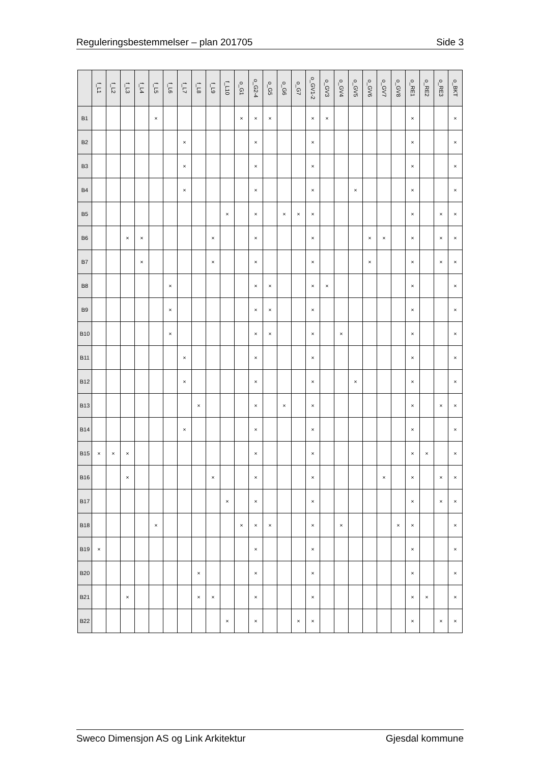Reguleringsbestemmelser – plan 201705 Side 3
| | f_L1 | f_L2 | f_L3 | f_L4 | f_L5 | f_L6 | f_L7 | f_L8 | f_L9 | f_L10 | o_G1 | o_G2-4 | o_G5 | o_G6 | o_G7 | o_GV1-2 | o_GV3 | o_GV4 | o_GV5 | o_GV6 | o_GV7 | o_GV8 | o_RE1 | o_RE2 | o_RE3 | o_BKT |
| --- | --- | --- | --- | --- | --- | --- | --- | --- | --- | --- | --- | --- | --- | --- | --- | --- | --- | --- | --- | --- | --- | --- | --- | --- | --- | --- |
| B1 | | | | | × | | | | | | × | × | × | | | × | × | | | | | | × | | | × |
| B2 | | | | | | | × | | | | | × | | | | × | | | | | | | × | | | × |
| B3 | | | | | | | × | | | | | × | | | | × | | | | | | | × | | | × |
| B4 | | | | | | | × | | | | | × | | | | × | | | × | | | | × | | | × |
| B5 | | | | | | | | | | × | | × | | × | × | × | | | | | | | × | | × | × |
| B6 | | | × | × | | | | | × | | | × | | | | × | | | | × | × | | × | | × | × |
| B7 | | | | × | | | | | × | | | × | | | | × | | | | × | | | × | | × | × |
| B8 | | | | | | × | | | | | | × | × | | | × | × | | | | | | × | | | × |
| B9 | | | | | | × | | | | | | × | × | | | × | | | | | | | × | | | × |
| B10 | | | | | | × | | | | | | × | × | | | × | | × | | | | | × | | | × |
| B11 | | | | | | | × | | | | | × | | | | × | | | | | | | × | | | × |
| B12 | | | | | | | × | | | | | × | | | | × | | | × | | | | × | | | × |
| B13 | | | | | | | | × | | | | × | | × | | × | | | | | | | × | | × | × |
| B14 | | | | | | | × | | | | | × | | | | × | | | | | | | × | | | × |
| B15 | × | × | × | | | | | | | | | × | | | | × | | | | | | | × | × | | × |
| B16 | | | × | | | | | | × | | | × | | | | × | | | | | × | | × | | × | × |
| B17 | | | | | | | | | | × | | × | | | | × | | | | | | | × | | × | × |
| B18 | | | | | × | | | | | | × | × | × | | | × | | × | | | | × | × | | | × |
| B19 | × | | | | | | | | | | | × | | | | × | | | | | | | × | | | × |
| B20 | | | | | | | | × | | | | × | | | | × | | | | | | | × | | | × |
| B21 | | | × | | | | | × | × | | | × | | | | × | | | | | | | × | × | | × |
| B22 | | | | | | | | | | × | | × | | | × | × | | | | | | | × | | × | × |
Sweco Dimensjon AS og Link Arkitektur Gjesdal kommune